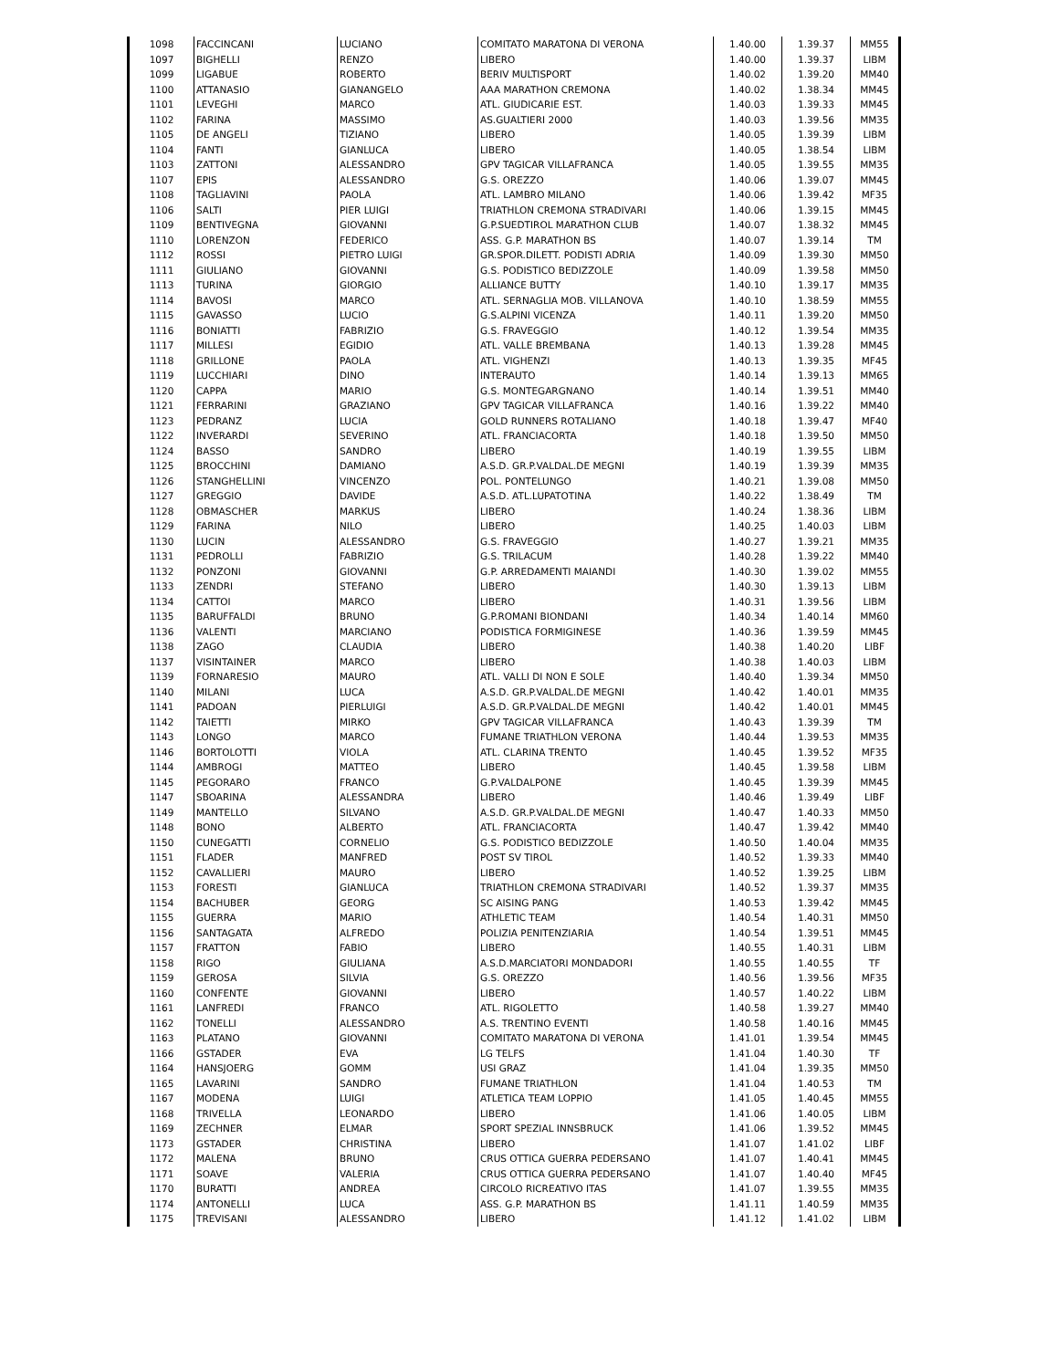| 1098 | FACCINCANI | LUCIANO | COMITATO MARATONA DI VERONA | 1.40.00 | 1.39.37 | MM55 |
| 1097 | BIGHELLI | RENZO | LIBERO | 1.40.00 | 1.39.37 | LIBM |
| 1099 | LIGABUE | ROBERTO | BERIV MULTISPORT | 1.40.02 | 1.39.20 | MM40 |
| 1100 | ATTANASIO | GIANANGELO | AAA MARATHON CREMONA | 1.40.02 | 1.38.34 | MM45 |
| 1101 | LEVEGHI | MARCO | ATL. GIUDICARIE EST. | 1.40.03 | 1.39.33 | MM45 |
| 1102 | FARINA | MASSIMO | AS.GUALTIERI 2000 | 1.40.03 | 1.39.56 | MM35 |
| 1105 | DE ANGELI | TIZIANO | LIBERO | 1.40.05 | 1.39.39 | LIBM |
| 1104 | FANTI | GIANLUCA | LIBERO | 1.40.05 | 1.38.54 | LIBM |
| 1103 | ZATTONI | ALESSANDRO | GPV TAGICAR VILLAFRANCA | 1.40.05 | 1.39.55 | MM35 |
| 1107 | EPIS | ALESSANDRO | G.S. OREZZO | 1.40.06 | 1.39.07 | MM45 |
| 1108 | TAGLIAVINI | PAOLA | ATL. LAMBRO MILANO | 1.40.06 | 1.39.42 | MF35 |
| 1106 | SALTI | PIER LUIGI | TRIATHLON CREMONA STRADIVARI | 1.40.06 | 1.39.15 | MM45 |
| 1109 | BENTIVEGNA | GIOVANNI | G.P.SUEDTIROL MARATHON CLUB | 1.40.07 | 1.38.32 | MM45 |
| 1110 | LORENZON | FEDERICO | ASS. G.P. MARATHON BS | 1.40.07 | 1.39.14 | TM |
| 1112 | ROSSI | PIETRO LUIGI | GR.SPOR.DILETT. PODISTI ADRIA | 1.40.09 | 1.39.30 | MM50 |
| 1111 | GIULIANO | GIOVANNI | G.S. PODISTICO BEDIZZOLE | 1.40.09 | 1.39.58 | MM50 |
| 1113 | TURINA | GIORGIO | ALLIANCE BUTTY | 1.40.10 | 1.39.17 | MM35 |
| 1114 | BAVOSI | MARCO | ATL. SERNAGLIA MOB. VILLANOVA | 1.40.10 | 1.38.59 | MM55 |
| 1115 | GAVASSO | LUCIO | G.S.ALPINI VICENZA | 1.40.11 | 1.39.20 | MM50 |
| 1116 | BONIATTI | FABRIZIO | G.S. FRAVEGGIO | 1.40.12 | 1.39.54 | MM35 |
| 1117 | MILLESI | EGIDIO | ATL. VALLE BREMBANA | 1.40.13 | 1.39.28 | MM45 |
| 1118 | GRILLONE | PAOLA | ATL. VIGHENZI | 1.40.13 | 1.39.35 | MF45 |
| 1119 | LUCCHIARI | DINO | INTERAUTO | 1.40.14 | 1.39.13 | MM65 |
| 1120 | CAPPA | MARIO | G.S. MONTEGARGNANO | 1.40.14 | 1.39.51 | MM40 |
| 1121 | FERRARINI | GRAZIANO | GPV TAGICAR VILLAFRANCA | 1.40.16 | 1.39.22 | MM40 |
| 1123 | PEDRANZ | LUCIA | GOLD RUNNERS ROTALIANO | 1.40.18 | 1.39.47 | MF40 |
| 1122 | INVERARDI | SEVERINO | ATL. FRANCIACORTA | 1.40.18 | 1.39.50 | MM50 |
| 1124 | BASSO | SANDRO | LIBERO | 1.40.19 | 1.39.55 | LIBM |
| 1125 | BROCCHINI | DAMIANO | A.S.D. GR.P.VALDAL.DE MEGNI | 1.40.19 | 1.39.39 | MM35 |
| 1126 | STANGHELLINI | VINCENZO | POL. PONTELUNGO | 1.40.21 | 1.39.08 | MM50 |
| 1127 | GREGGIO | DAVIDE | A.S.D. ATL.LUPATOTINA | 1.40.22 | 1.38.49 | TM |
| 1128 | OBMASCHER | MARKUS | LIBERO | 1.40.24 | 1.38.36 | LIBM |
| 1129 | FARINA | NILO | LIBERO | 1.40.25 | 1.40.03 | LIBM |
| 1130 | LUCIN | ALESSANDRO | G.S. FRAVEGGIO | 1.40.27 | 1.39.21 | MM35 |
| 1131 | PEDROLLI | FABRIZIO | G.S. TRILACUM | 1.40.28 | 1.39.22 | MM40 |
| 1132 | PONZONI | GIOVANNI | G.P. ARREDAMENTI MAIANDI | 1.40.30 | 1.39.02 | MM55 |
| 1133 | ZENDRI | STEFANO | LIBERO | 1.40.30 | 1.39.13 | LIBM |
| 1134 | CATTOI | MARCO | LIBERO | 1.40.31 | 1.39.56 | LIBM |
| 1135 | BARUFFALDI | BRUNO | G.P.ROMANI BIONDANI | 1.40.34 | 1.40.14 | MM60 |
| 1136 | VALENTI | MARCIANO | PODISTICA FORMIGINESE | 1.40.36 | 1.39.59 | MM45 |
| 1138 | ZAGO | CLAUDIA | LIBERO | 1.40.38 | 1.40.20 | LIBF |
| 1137 | VISINTAINER | MARCO | LIBERO | 1.40.38 | 1.40.03 | LIBM |
| 1139 | FORNARESIO | MAURO | ATL. VALLI DI NON E SOLE | 1.40.40 | 1.39.34 | MM50 |
| 1140 | MILANI | LUCA | A.S.D. GR.P.VALDAL.DE MEGNI | 1.40.42 | 1.40.01 | MM35 |
| 1141 | PADOAN | PIERLUIGI | A.S.D. GR.P.VALDAL.DE MEGNI | 1.40.42 | 1.40.01 | MM45 |
| 1142 | TAIETTI | MIRKO | GPV TAGICAR VILLAFRANCA | 1.40.43 | 1.39.39 | TM |
| 1143 | LONGO | MARCO | FUMANE TRIATHLON VERONA | 1.40.44 | 1.39.53 | MM35 |
| 1146 | BORTOLOTTI | VIOLA | ATL. CLARINA TRENTO | 1.40.45 | 1.39.52 | MF35 |
| 1144 | AMBROGI | MATTEO | LIBERO | 1.40.45 | 1.39.58 | LIBM |
| 1145 | PEGORARO | FRANCO | G.P.VALDALPONE | 1.40.45 | 1.39.39 | MM45 |
| 1147 | SBOARINA | ALESSANDRA | LIBERO | 1.40.46 | 1.39.49 | LIBF |
| 1149 | MANTELLO | SILVANO | A.S.D. GR.P.VALDAL.DE MEGNI | 1.40.47 | 1.40.33 | MM50 |
| 1148 | BONO | ALBERTO | ATL. FRANCIACORTA | 1.40.47 | 1.39.42 | MM40 |
| 1150 | CUNEGATTI | CORNELIO | G.S. PODISTICO BEDIZZOLE | 1.40.50 | 1.40.04 | MM35 |
| 1151 | FLADER | MANFRED | POST SV TIROL | 1.40.52 | 1.39.33 | MM40 |
| 1152 | CAVALLIERI | MAURO | LIBERO | 1.40.52 | 1.39.25 | LIBM |
| 1153 | FORESTI | GIANLUCA | TRIATHLON CREMONA STRADIVARI | 1.40.52 | 1.39.37 | MM35 |
| 1154 | BACHUBER | GEORG | SC AISING PANG | 1.40.53 | 1.39.42 | MM45 |
| 1155 | GUERRA | MARIO | ATHLETIC TEAM | 1.40.54 | 1.40.31 | MM50 |
| 1156 | SANTAGATA | ALFREDO | POLIZIA PENITENZIARIA | 1.40.54 | 1.39.51 | MM45 |
| 1157 | FRATTON | FABIO | LIBERO | 1.40.55 | 1.40.31 | LIBM |
| 1158 | RIGO | GIULIANA | A.S.D.MARCIATORI MONDADORI | 1.40.55 | 1.40.55 | TF |
| 1159 | GEROSA | SILVIA | G.S. OREZZO | 1.40.56 | 1.39.56 | MF35 |
| 1160 | CONFENTE | GIOVANNI | LIBERO | 1.40.57 | 1.40.22 | LIBM |
| 1161 | LANFREDI | FRANCO | ATL. RIGOLETTO | 1.40.58 | 1.39.27 | MM40 |
| 1162 | TONELLI | ALESSANDRO | A.S. TRENTINO EVENTI | 1.40.58 | 1.40.16 | MM45 |
| 1163 | PLATANO | GIOVANNI | COMITATO MARATONA DI VERONA | 1.41.01 | 1.39.54 | MM45 |
| 1166 | GSTADER | EVA | LG TELFS | 1.41.04 | 1.40.30 | TF |
| 1164 | HANSJOERG | GOMM | USI GRAZ | 1.41.04 | 1.39.35 | MM50 |
| 1165 | LAVARINI | SANDRO | FUMANE TRIATHLON | 1.41.04 | 1.40.53 | TM |
| 1167 | MODENA | LUIGI | ATLETICA TEAM LOPPIO | 1.41.05 | 1.40.45 | MM55 |
| 1168 | TRIVELLA | LEONARDO | LIBERO | 1.41.06 | 1.40.05 | LIBM |
| 1169 | ZECHNER | ELMAR | SPORT SPEZIAL INNSBRUCK | 1.41.06 | 1.39.52 | MM45 |
| 1173 | GSTADER | CHRISTINA | LIBERO | 1.41.07 | 1.41.02 | LIBF |
| 1172 | MALENA | BRUNO | CRUS OTTICA GUERRA PEDERSANO | 1.41.07 | 1.40.41 | MM45 |
| 1171 | SOAVE | VALERIA | CRUS OTTICA GUERRA PEDERSANO | 1.41.07 | 1.40.40 | MF45 |
| 1170 | BURATTI | ANDREA | CIRCOLO RICREATIVO ITAS | 1.41.07 | 1.39.55 | MM35 |
| 1174 | ANTONELLI | LUCA | ASS. G.P. MARATHON BS | 1.41.11 | 1.40.59 | MM35 |
| 1175 | TREVISANI | ALESSANDRO | LIBERO | 1.41.12 | 1.41.02 | LIBM |